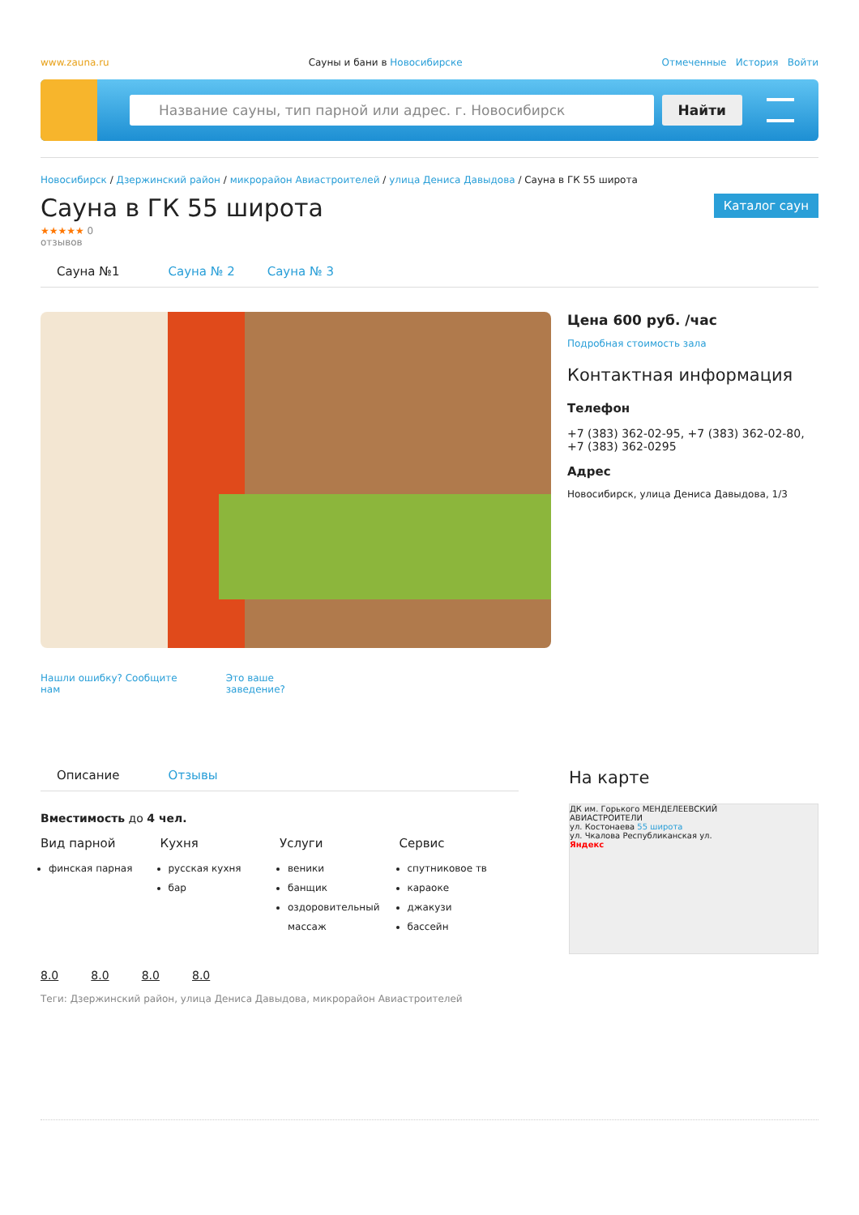www.zauna.ru Сауны и бани в Новосибирске Отмеченные История Войти
Название сауны, тип парной или адрес. г. Новосибирск
Найти
Новосибирск / Дзержинский район / микрорайон Авиастроителей / улица Дениса Давыдова / Сауна в ГК 55 широта
Сауна в ГК 55 широта
Каталог саун
★★★★★ 0
отзывов
Сауна №1 Сауна № 2 Сауна № 3
Нашли ошибку? Сообщите
нам Это ваше
заведение?
Цена 600 руб. /час
Подробная стоимость зала
Контактная информация
Телефон
+7 (383) 362-02-95, +7 (383) 362-02-80,
+7 (383) 362-0295
Адрес
Новосибирск, улица Дениса Давыдова, 1/3
Описание Отзывы
Вместимость до 4 чел.
Вид парной
финская парная
Кухня
русская кухня
бар
Услуги
веники
банщик
оздоровительный массаж
Сервис
спутниковое тв
караоке
джакузи
бассейн
8.0 8.0 8.0 8.0
Теги: Дзержинский район, улица Дениса Давыдова, микрорайон Авиастроителей
На карте
ДК им. Горького МЕНДЕЛЕЕВСКИЙ
АВИАСТРОИТЕЛИ
ул. Костонаева 55 широта
ул. Чкалова Республиканская ул.
Яндекс